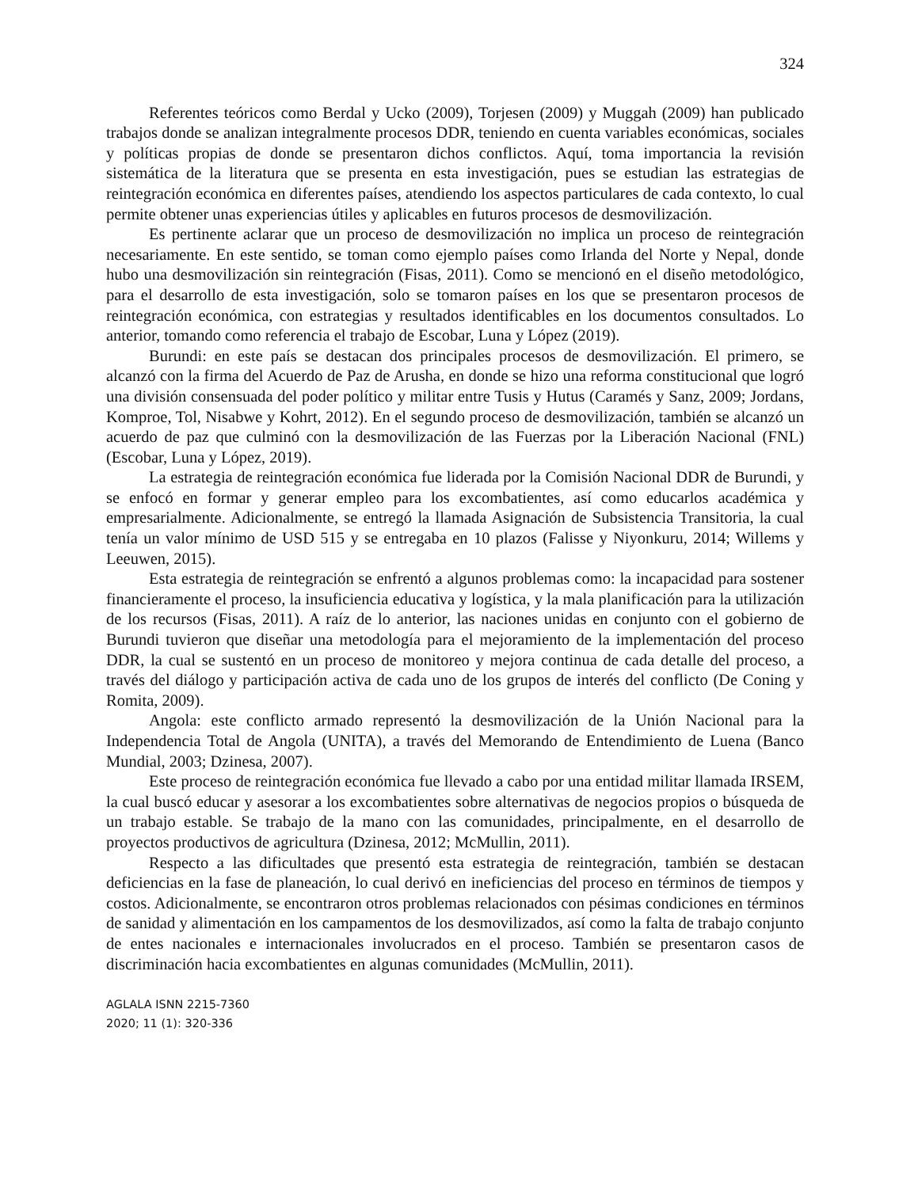324
Referentes teóricos como Berdal y Ucko (2009), Torjesen (2009) y Muggah (2009) han publicado trabajos donde se analizan integralmente procesos DDR, teniendo en cuenta variables económicas, sociales y políticas propias de donde se presentaron dichos conflictos. Aquí, toma importancia la revisión sistemática de la literatura que se presenta en esta investigación, pues se estudian las estrategias de reintegración económica en diferentes países, atendiendo los aspectos particulares de cada contexto, lo cual permite obtener unas experiencias útiles y aplicables en futuros procesos de desmovilización.
Es pertinente aclarar que un proceso de desmovilización no implica un proceso de reintegración necesariamente. En este sentido, se toman como ejemplo países como Irlanda del Norte y Nepal, donde hubo una desmovilización sin reintegración (Fisas, 2011). Como se mencionó en el diseño metodológico, para el desarrollo de esta investigación, solo se tomaron países en los que se presentaron procesos de reintegración económica, con estrategias y resultados identificables en los documentos consultados. Lo anterior, tomando como referencia el trabajo de Escobar, Luna y López (2019).
Burundi: en este país se destacan dos principales procesos de desmovilización. El primero, se alcanzó con la firma del Acuerdo de Paz de Arusha, en donde se hizo una reforma constitucional que logró una división consensuada del poder político y militar entre Tusis y Hutus (Caramés y Sanz, 2009; Jordans, Komproe, Tol, Nisabwe y Kohrt, 2012). En el segundo proceso de desmovilización, también se alcanzó un acuerdo de paz que culminó con la desmovilización de las Fuerzas por la Liberación Nacional (FNL) (Escobar, Luna y López, 2019).
La estrategia de reintegración económica fue liderada por la Comisión Nacional DDR de Burundi, y se enfocó en formar y generar empleo para los excombatientes, así como educarlos académica y empresarialmente. Adicionalmente, se entregó la llamada Asignación de Subsistencia Transitoria, la cual tenía un valor mínimo de USD 515 y se entregaba en 10 plazos (Falisse y Niyonkuru, 2014; Willems y Leeuwen, 2015).
Esta estrategia de reintegración se enfrentó a algunos problemas como: la incapacidad para sostener financieramente el proceso, la insuficiencia educativa y logística, y la mala planificación para la utilización de los recursos (Fisas, 2011). A raíz de lo anterior, las naciones unidas en conjunto con el gobierno de Burundi tuvieron que diseñar una metodología para el mejoramiento de la implementación del proceso DDR, la cual se sustentó en un proceso de monitoreo y mejora continua de cada detalle del proceso, a través del diálogo y participación activa de cada uno de los grupos de interés del conflicto (De Coning y Romita, 2009).
Angola: este conflicto armado representó la desmovilización de la Unión Nacional para la Independencia Total de Angola (UNITA), a través del Memorando de Entendimiento de Luena (Banco Mundial, 2003; Dzinesa, 2007).
Este proceso de reintegración económica fue llevado a cabo por una entidad militar llamada IRSEM, la cual buscó educar y asesorar a los excombatientes sobre alternativas de negocios propios o búsqueda de un trabajo estable. Se trabajo de la mano con las comunidades, principalmente, en el desarrollo de proyectos productivos de agricultura (Dzinesa, 2012; McMullin, 2011).
Respecto a las dificultades que presentó esta estrategia de reintegración, también se destacan deficiencias en la fase de planeación, lo cual derivó en ineficiencias del proceso en términos de tiempos y costos. Adicionalmente, se encontraron otros problemas relacionados con pésimas condiciones en términos de sanidad y alimentación en los campamentos de los desmovilizados, así como la falta de trabajo conjunto de entes nacionales e internacionales involucrados en el proceso. También se presentaron casos de discriminación hacia excombatientes en algunas comunidades (McMullin, 2011).
AGLALA ISNN 2215-7360
2020; 11 (1): 320-336